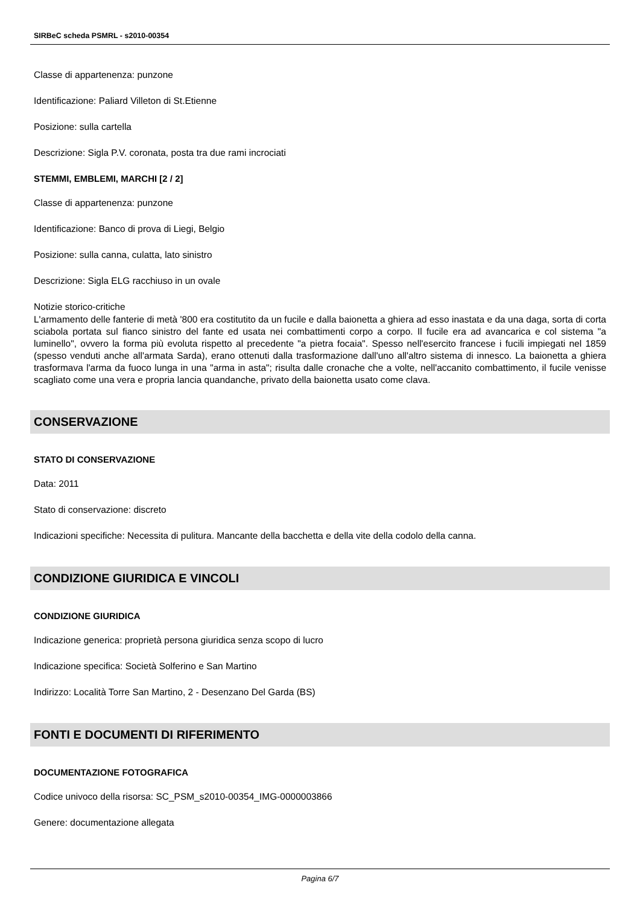SIRBeC scheda PSMRL - s2010-00354
Classe di appartenenza: punzone
Identificazione: Paliard Villeton di St.Etienne
Posizione: sulla cartella
Descrizione: Sigla P.V. coronata, posta tra due rami incrociati
STEMMI, EMBLEMI, MARCHI [2 / 2]
Classe di appartenenza: punzone
Identificazione: Banco di prova di Liegi, Belgio
Posizione: sulla canna, culatta, lato sinistro
Descrizione: Sigla ELG racchiuso in un ovale
Notizie storico-critiche
L'armamento delle fanterie di metà '800 era costitutito da un fucile e dalla baionetta a ghiera ad esso inastata e da una daga, sorta di corta sciabola portata sul fianco sinistro del fante ed usata nei combattimenti corpo a corpo. Il fucile era ad avancarica e col sistema "a luminello", ovvero la forma più evoluta rispetto al precedente "a pietra focaia". Spesso nell'esercito francese i fucili impiegati nel 1859 (spesso venduti anche all'armata Sarda), erano ottenuti dalla trasformazione dall'uno all'altro sistema di innesco. La baionetta a ghiera trasformava l'arma da fuoco lunga in una "arma in asta"; risulta dalle cronache che a volte, nell'accanito combattimento, il fucile venisse scagliato come una vera e propria lancia quandanche, privato della baionetta usato come clava.
CONSERVAZIONE
STATO DI CONSERVAZIONE
Data: 2011
Stato di conservazione: discreto
Indicazioni specifiche: Necessita di pulitura. Mancante della bacchetta e della vite della codolo della canna.
CONDIZIONE GIURIDICA E VINCOLI
CONDIZIONE GIURIDICA
Indicazione generica: proprietà persona giuridica senza scopo di lucro
Indicazione specifica: Società Solferino e San Martino
Indirizzo: Località Torre San Martino, 2 - Desenzano Del Garda (BS)
FONTI E DOCUMENTI DI RIFERIMENTO
DOCUMENTAZIONE FOTOGRAFICA
Codice univoco della risorsa: SC_PSM_s2010-00354_IMG-0000003866
Genere: documentazione allegata
Pagina 6/7